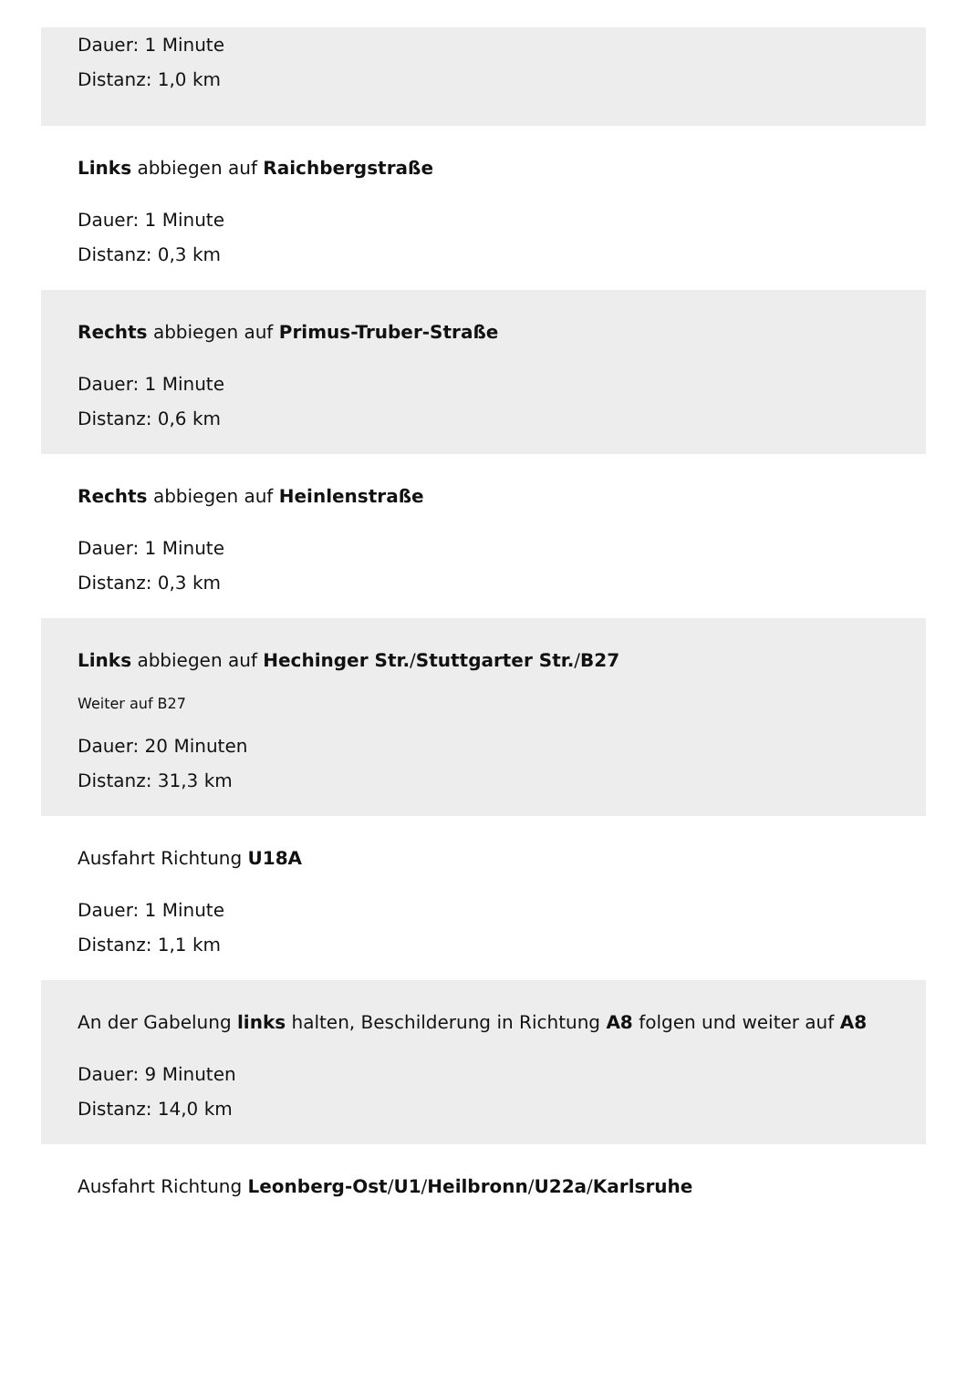Dauer: 1 Minute
Distanz: 1,0 km
Links abbiegen auf Raichbergstraße
Dauer: 1 Minute
Distanz: 0,3 km
Rechts abbiegen auf Primus-Truber-Straße
Dauer: 1 Minute
Distanz: 0,6 km
Rechts abbiegen auf Heinlenstraße
Dauer: 1 Minute
Distanz: 0,3 km
Links abbiegen auf Hechinger Str./Stuttgarter Str./B27
Weiter auf B27
Dauer: 20 Minuten
Distanz: 31,3 km
Ausfahrt Richtung U18A
Dauer: 1 Minute
Distanz: 1,1 km
An der Gabelung links halten, Beschilderung in Richtung A8 folgen und weiter auf A8
Dauer: 9 Minuten
Distanz: 14,0 km
Ausfahrt Richtung Leonberg-Ost/U1/Heilbronn/U22a/Karlsruhe